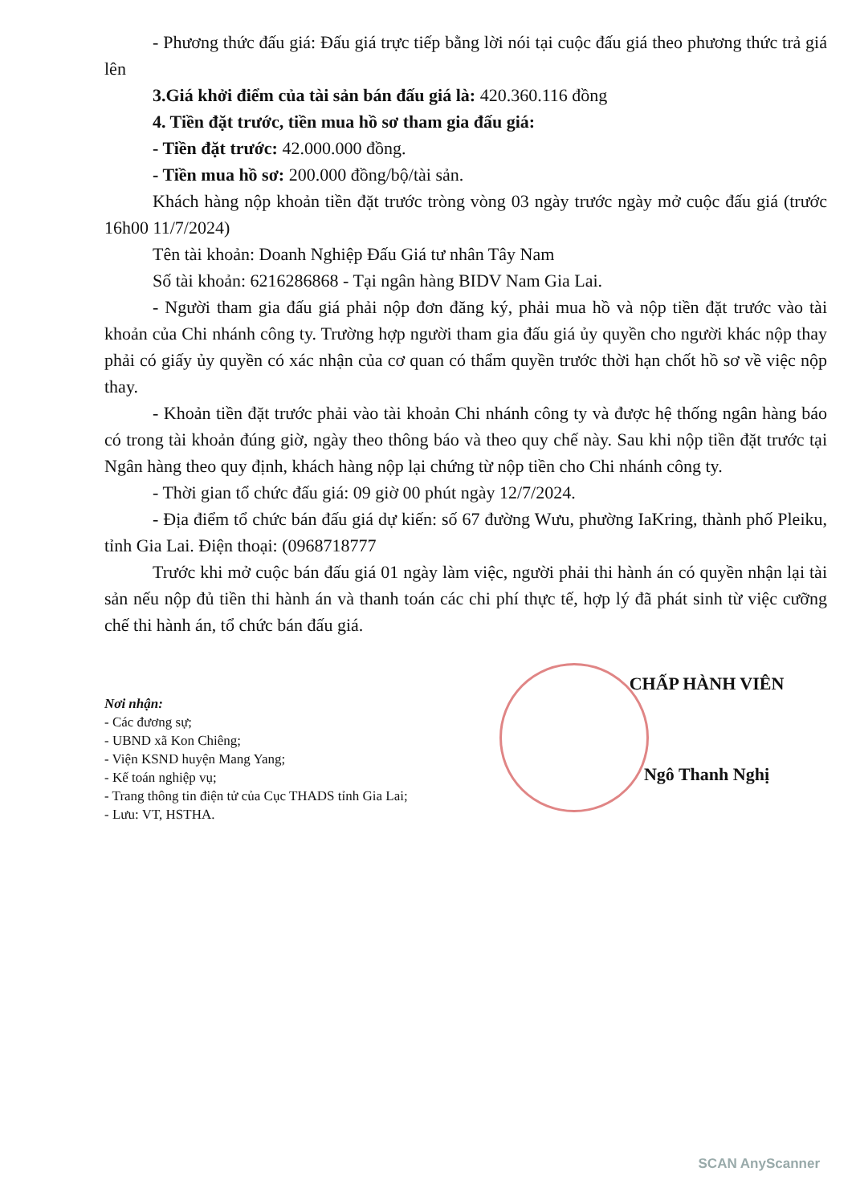- Phương thức đấu giá: Đấu giá trực tiếp bằng lời nói tại cuộc đấu giá theo phương thức trả giá lên
3.Giá khởi điểm của tài sản bán đấu giá là: 420.360.116 đồng
4. Tiền đặt trước, tiền mua hồ sơ tham gia đấu giá:
- Tiền đặt trước: 42.000.000 đồng.
- Tiền mua hồ sơ: 200.000 đồng/bộ/tài sản.
Khách hàng nộp khoản tiền đặt trước tròng vòng 03 ngày trước ngày mở cuộc đấu giá (trước 16h00 11/7/2024)
Tên tài khoản: Doanh Nghiệp Đấu Giá tư nhân Tây Nam
Số tài khoản: 6216286868 - Tại ngân hàng BIDV Nam Gia Lai.
- Người tham gia đấu giá phải nộp đơn đăng ký, phải mua hồ và nộp tiền đặt trước vào tài khoản của Chi nhánh công ty. Trường hợp người tham gia đấu giá ủy quyền cho người khác nộp thay phải có giấy ủy quyền có xác nhận của cơ quan có thẩm quyền trước thời hạn chốt hồ sơ về việc nộp thay.
- Khoản tiền đặt trước phải vào tài khoản Chi nhánh công ty và được hệ thống ngân hàng báo có trong tài khoản đúng giờ, ngày theo thông báo và theo quy chế này. Sau khi nộp tiền đặt trước tại Ngân hàng theo quy định, khách hàng nộp lại chứng từ nộp tiền cho Chi nhánh công ty.
- Thời gian tổ chức đấu giá: 09 giờ 00 phút ngày 12/7/2024.
- Địa điểm tổ chức bán đấu giá dự kiến: số 67 đường Wưu, phường IaKring, thành phố Pleiku, tỉnh Gia Lai. Điện thoại: (0968718777
Trước khi mở cuộc bán đấu giá 01 ngày làm việc, người phải thi hành án có quyền nhận lại tài sản nếu nộp đủ tiền thi hành án và thanh toán các chi phí thực tế, hợp lý đã phát sinh từ việc cưỡng chế thi hành án, tổ chức bán đấu giá.
Nơi nhận:
- Các đương sự;
- UBND xã Kon Chiêng;
- Viện KSND huyện Mang Yang;
- Kế toán nghiệp vụ;
- Trang thông tin điện tử của Cục THADS tỉnh Gia Lai;
- Lưu: VT, HSTHA.
CHẤP HÀNH VIÊN
Ngô Thanh Nghị
SCAN AnyScanner